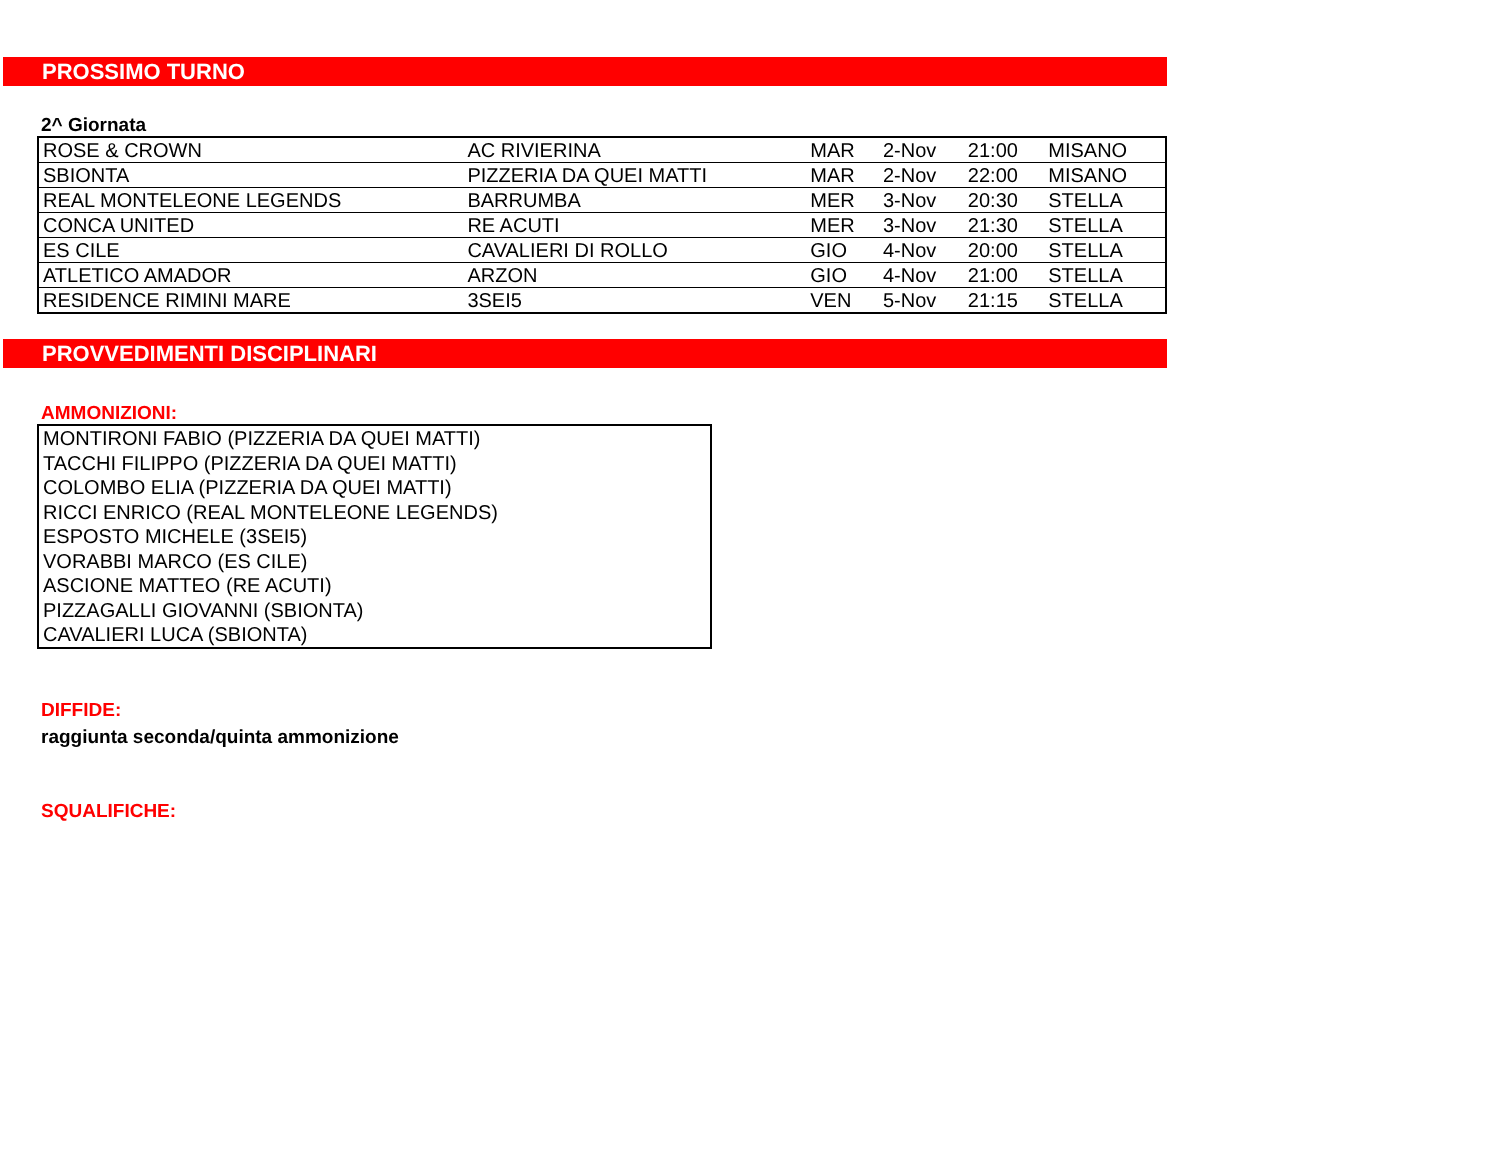PROSSIMO TURNO
2^ Giornata
| ROSE & CROWN | AC RIVIERINA | MAR | 2-Nov | 21:00 | MISANO |
| SBIONTA | PIZZERIA DA QUEI MATTI | MAR | 2-Nov | 22:00 | MISANO |
| REAL MONTELEONE LEGENDS | BARRUMBA | MER | 3-Nov | 20:30 | STELLA |
| CONCA UNITED | RE ACUTI | MER | 3-Nov | 21:30 | STELLA |
| ES CILE | CAVALIERI DI ROLLO | GIO | 4-Nov | 20:00 | STELLA |
| ATLETICO AMADOR | ARZON | GIO | 4-Nov | 21:00 | STELLA |
| RESIDENCE RIMINI MARE | 3SEI5 | VEN | 5-Nov | 21:15 | STELLA |
PROVVEDIMENTI DISCIPLINARI
AMMONIZIONI:
| MONTIRONI FABIO (PIZZERIA DA QUEI MATTI) |
| TACCHI FILIPPO (PIZZERIA DA QUEI MATTI) |
| COLOMBO ELIA (PIZZERIA DA QUEI MATTI) |
| RICCI ENRICO (REAL MONTELEONE LEGENDS) |
| ESPOSTO MICHELE (3SEI5) |
| VORABBI MARCO (ES CILE) |
| ASCIONE MATTEO (RE ACUTI) |
| PIZZAGALLI GIOVANNI (SBIONTA) |
| CAVALIERI LUCA (SBIONTA) |
DIFFIDE:
raggiunta seconda/quinta ammonizione
SQUALIFICHE: